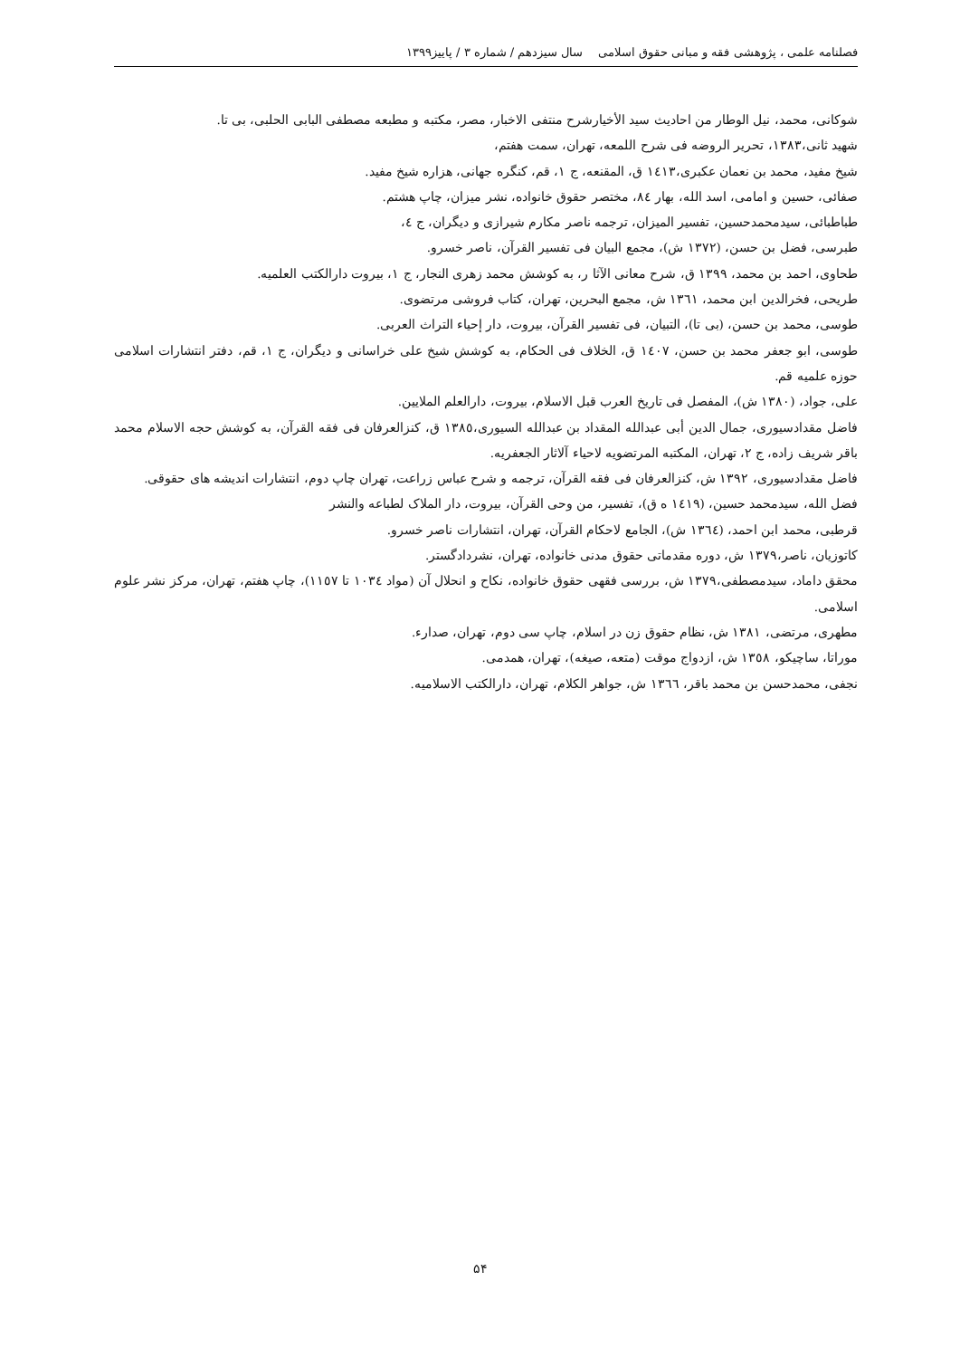فصلنامه علمی ، پژوهشی فقه و مبانی حقوق اسلامی سال سیزدهم / شماره ۳ / پاییز۱۳۹۹
شوکانی، محمد، نیل الوطار من احادیث سید الأخیارشرح منتفی الاخبار، مصر، مکتبه و مطبعه مصطفی البابی الحلبی، بی تا.
شهید ثانی،۱۳۸۳، تحریر الروضه فی شرح اللمعه، تهران، سمت هفتم،
شیخ مفید، محمد بن نعمان عکبری،١٤١٣ ق، المقنعه، ج ١، قم، کنگره جهانی، هزاره شیخ مفید.
صفائی، حسین و امامی، اسد الله، بهار ٨٤، مختصر حقوق خانواده، نشر میزان، چاپ هشتم.
طباطبائی، سیدمحمدحسین، تفسیر المیزان، ترجمه ناصر مکارم شیرازی و دیگران، ج ٤،
طبرسی، فضل بن حسن، (١٣٧٢ ش)، مجمع البیان فی تفسیر القرآن، ناصر خسرو.
طحاوی، احمد بن محمد، ١٣٩٩ ق، شرح معانی الآثا ر، به کوشش محمد زهری النجار، ج ١، بیروت دارالکتب العلمیه.
طریحی، فخرالدین ابن محمد، ١٣٦١ ش، مجمع البحرین، تهران، کتاب فروشی مرتضوی.
طوسی، محمد بن حسن، (بی تا)، التبیان، فی تفسیر القرآن، بیروت، دار إحیاء التراث العربی.
طوسی، ابو جعفر محمد بن حسن، ١٤٠٧ ق، الخلاف فی الحکام، به کوشش شیخ علی خراسانی و دیگران، ج ١، قم، دفتر انتشارات اسلامی حوزه علمیه قم.
علی، جواد، (١٣٨٠ ش)، المفصل فی تاریخ العرب قبل الاسلام، بیروت، دارالعلم الملایین.
فاضل مقدادسیوری، جمال الدین أبی عبدالله المقداد بن عبدالله السیوری،١٣٨٥ ق، کنزالعرفان فی فقه القرآن، به کوشش حجه الاسلام محمد باقر شریف زاده، ج ٢، تهران، المکتبه المرتضویه لاحیاء آلاثار الجعفریه.
فاضل مقدادسیوری، ١٣٩٢ ش، کنزالعرفان فی فقه القرآن، ترجمه و شرح عباس زراعت، تهران چاپ دوم، انتشارات اندیشه های حقوقی.
فضل الله، سیدمحمد حسین، (١٤١٩ ه ق)، تفسیر، من وحی القرآن، بیروت، دار الملاک لطباعه والنشر
قرطبی، محمد ابن احمد، (١٣٦٤ ش)، الجامع لاحکام القرآن، تهران، انتشارات ناصر خسرو.
کاتوزیان، ناصر،١٣٧٩ ش، دوره مقدماتی حقوق مدنی خانواده، تهران، نشردادگستر.
محقق داماد، سیدمصطفی،١٣٧٩ ش، بررسی فقهی حقوق خانواده، نکاح و انحلال آن (مواد ١٠٣٤ تا ١١٥٧)، چاپ هفتم، تهران، مرکز نشر علوم اسلامی.
مطهری، مرتضی، ١٣٨١ ش، نظام حقوق زن در اسلام، چاپ سی دوم، تهران، صدارء.
موراتا، ساچیکو، ١٣٥٨ ش، ازدواج موقت (متعه، صیغه)، تهران، همدمی.
نجفی، محمدحسن بن محمد باقر، ١٣٦٦ ش، جواهر الکلام، تهران، دارالکتب الاسلامیه.
۵۴